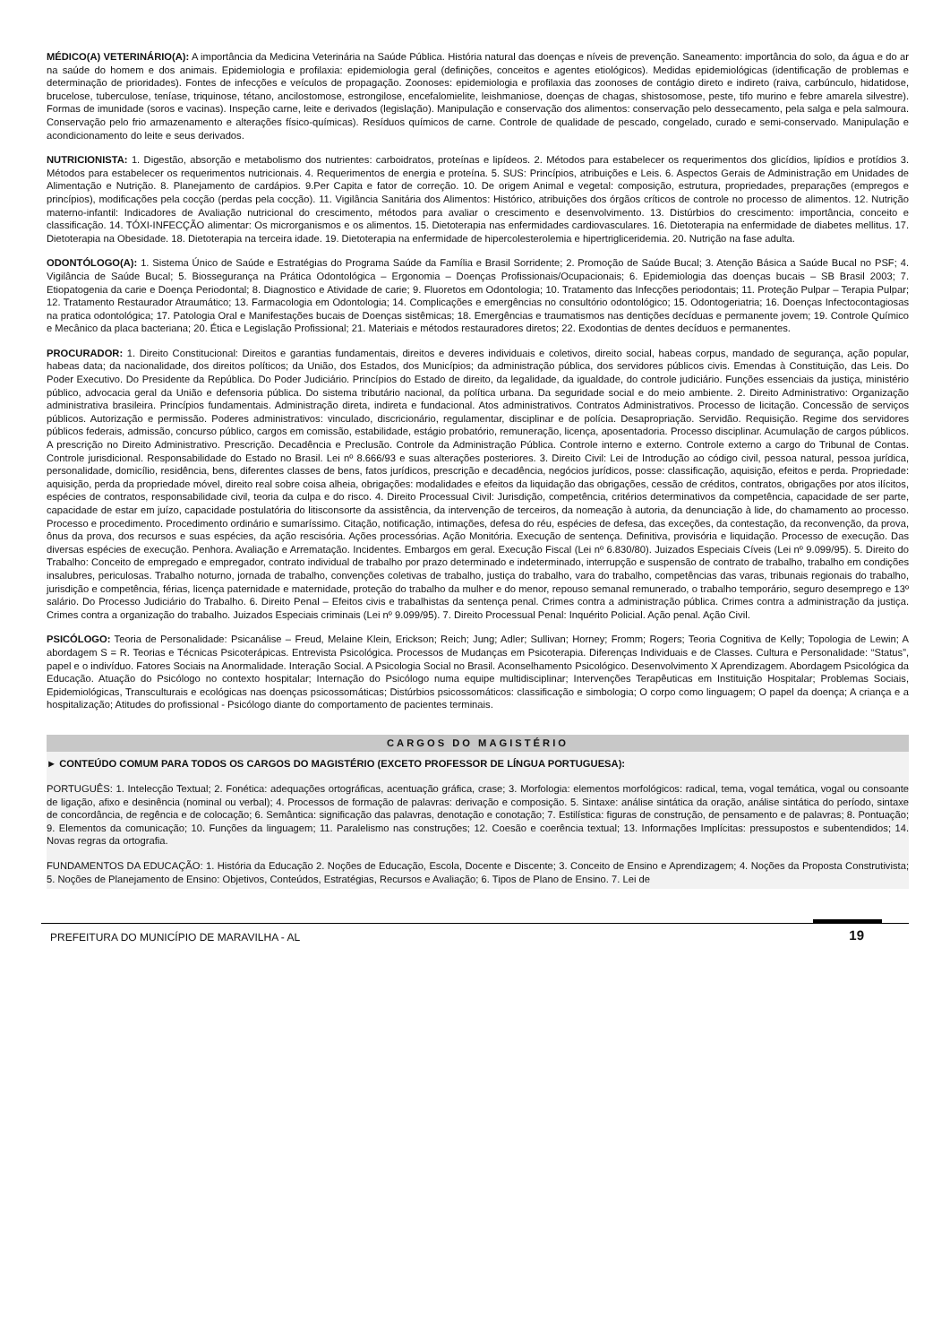MÉDICO(A) VETERINÁRIO(A): A importância da Medicina Veterinária na Saúde Pública. História natural das doenças e níveis de prevenção. Saneamento: importância do solo, da água e do ar na saúde do homem e dos animais. Epidemiologia e profilaxia: epidemiologia geral (definições, conceitos e agentes etiológicos). Medidas epidemiológicas (identificação de problemas e determinação de prioridades). Fontes de infecções e veículos de propagação. Zoonoses: epidemiologia e profilaxia das zoonoses de contágio direto e indireto (raiva, carbúnculo, hidatidose, brucelose, tuberculose, teníase, triquinose, tétano, ancilostomose, estrongilose, encefalomielite, leishmaniose, doenças de chagas, shistosomose, peste, tifo murino e febre amarela silvestre). Formas de imunidade (soros e vacinas). Inspeção carne, leite e derivados (legislação). Manipulação e conservação dos alimentos: conservação pelo dessecamento, pela salga e pela salmoura. Conservação pelo frio armazenamento e alterações físico-químicas). Resíduos químicos de carne. Controle de qualidade de pescado, congelado, curado e semi-conservado. Manipulação e acondicionamento do leite e seus derivados.
NUTRICIONISTA: 1. Digestão, absorção e metabolismo dos nutrientes: carboidratos, proteínas e lipídeos. 2. Métodos para estabelecer os requerimentos dos glicídios, lipídios e protídios 3. Métodos para estabelecer os requerimentos nutricionais. 4. Requerimentos de energia e proteína. 5. SUS: Princípios, atribuições e Leis. 6. Aspectos Gerais de Administração em Unidades de Alimentação e Nutrição. 8. Planejamento de cardápios. 9.Per Capita e fator de correção. 10. De origem Animal e vegetal: composição, estrutura, propriedades, preparações (empregos e princípios), modificações pela cocção (perdas pela cocção). 11. Vigilância Sanitária dos Alimentos: Histórico, atribuições dos órgãos críticos de controle no processo de alimentos. 12. Nutrição materno-infantil: Indicadores de Avaliação nutricional do crescimento, métodos para avaliar o crescimento e desenvolvimento. 13. Distúrbios do crescimento: importância, conceito e classificação. 14. TÓXI-INFECÇÃO alimentar: Os microrganismos e os alimentos. 15. Dietoterapia nas enfermidades cardiovasculares. 16. Dietoterapia na enfermidade de diabetes mellitus. 17. Dietoterapia na Obesidade. 18. Dietoterapia na terceira idade. 19. Dietoterapia na enfermidade de hipercolesterolemia e hipertrigliceridemia. 20. Nutrição na fase adulta.
ODONTÓLOGO(A): 1. Sistema Único de Saúde e Estratégias do Programa Saúde da Família e Brasil Sorridente; 2. Promoção de Saúde Bucal; 3. Atenção Básica a Saúde Bucal no PSF; 4. Vigilância de Saúde Bucal; 5. Biossegurança na Prática Odontológica – Ergonomia – Doenças Profissionais/Ocupacionais; 6. Epidemiologia das doenças bucais – SB Brasil 2003; 7. Etiopatogenia da carie e Doença Periodontal; 8. Diagnostico e Atividade de carie; 9. Fluoretos em Odontologia; 10. Tratamento das Infecções periodontais; 11. Proteção Pulpar – Terapia Pulpar; 12. Tratamento Restaurador Atraumático; 13. Farmacologia em Odontologia; 14. Complicações e emergências no consultório odontológico; 15. Odontogeriatria; 16. Doenças Infectocontagiosas na pratica odontológica; 17. Patologia Oral e Manifestações bucais de Doenças sistêmicas; 18. Emergências e traumatismos nas dentições decíduas e permanente jovem; 19. Controle Químico e Mecânico da placa bacteriana; 20. Ética e Legislação Profissional; 21. Materiais e métodos restauradores diretos; 22. Exodontias de dentes decíduos e permanentes.
PROCURADOR: 1. Direito Constitucional: Direitos e garantias fundamentais, direitos e deveres individuais e coletivos, direito social, habeas corpus, mandado de segurança, ação popular, habeas data; da nacionalidade, dos direitos políticos; da União, dos Estados, dos Municípios; da administração pública, dos servidores públicos civis. Emendas à Constituição, das Leis. Do Poder Executivo. Do Presidente da República. Do Poder Judiciário. Princípios do Estado de direito, da legalidade, da igualdade, do controle judiciário. Funções essenciais da justiça, ministério público, advocacia geral da União e defensoria pública. Do sistema tributário nacional, da política urbana. Da seguridade social e do meio ambiente. 2. Direito Administrativo: Organização administrativa brasileira. Princípios fundamentais. Administração direta, indireta e fundacional. Atos administrativos. Contratos Administrativos. Processo de licitação. Concessão de serviços públicos. Autorização e permissão. Poderes administrativos: vinculado, discricionário, regulamentar, disciplinar e de polícia. Desapropriação. Servidão. Requisição. Regime dos servidores públicos federais, admissão, concurso público, cargos em comissão, estabilidade, estágio probatório, remuneração, licença, aposentadoria. Processo disciplinar. Acumulação de cargos públicos. A prescrição no Direito Administrativo. Prescrição. Decadência e Preclusão. Controle da Administração Pública. Controle interno e externo. Controle externo a cargo do Tribunal de Contas. Controle jurisdicional. Responsabilidade do Estado no Brasil. Lei nº 8.666/93 e suas alterações posteriores. 3. Direito Civil: Lei de Introdução ao código civil, pessoa natural, pessoa jurídica, personalidade, domicílio, residência, bens, diferentes classes de bens, fatos jurídicos, prescrição e decadência, negócios jurídicos, posse: classificação, aquisição, efeitos e perda. Propriedade: aquisição, perda da propriedade móvel, direito real sobre coisa alheia, obrigações: modalidades e efeitos da liquidação das obrigações, cessão de créditos, contratos, obrigações por atos ilícitos, espécies de contratos, responsabilidade civil, teoria da culpa e do risco. 4. Direito Processual Civil: Jurisdição, competência, critérios determinativos da competência, capacidade de ser parte, capacidade de estar em juízo, capacidade postulatória do litisconsorte da assistência, da intervenção de terceiros, da nomeação à autoria, da denunciação à lide, do chamamento ao processo. Processo e procedimento. Procedimento ordinário e sumaríssimo. Citação, notificação, intimações, defesa do réu, espécies de defesa, das exceções, da contestação, da reconvenção, da prova, ônus da prova, dos recursos e suas espécies, da ação rescisória. Ações processórias. Ação Monitória. Execução de sentença. Definitiva, provisória e liquidação. Processo de execução. Das diversas espécies de execução. Penhora. Avaliação e Arrematação. Incidentes. Embargos em geral. Execução Fiscal (Lei nº 6.830/80). Juizados Especiais Cíveis (Lei nº 9.099/95). 5. Direito do Trabalho: Conceito de empregado e empregador, contrato individual de trabalho por prazo determinado e indeterminado, interrupção e suspensão de contrato de trabalho, trabalho em condições insalubres, periculosas. Trabalho noturno, jornada de trabalho, convenções coletivas de trabalho, justiça do trabalho, vara do trabalho, competências das varas, tribunais regionais do trabalho, jurisdição e competência, férias, licença paternidade e maternidade, proteção do trabalho da mulher e do menor, repouso semanal remunerado, o trabalho temporário, seguro desemprego e 13º salário. Do Processo Judiciário do Trabalho. 6. Direito Penal – Efeitos civis e trabalhistas da sentença penal. Crimes contra a administração pública. Crimes contra a administração da justiça. Crimes contra a organização do trabalho. Juizados Especiais criminais (Lei nº 9.099/95). 7. Direito Processual Penal: Inquérito Policial. Ação penal. Ação Civil.
PSICÓLOGO: Teoria de Personalidade: Psicanálise – Freud, Melaine Klein, Erickson; Reich; Jung; Adler; Sullivan; Horney; Fromm; Rogers; Teoria Cognitiva de Kelly; Topologia de Lewin; A abordagem S = R. Teorias e Técnicas Psicoterápicas. Entrevista Psicológica. Processos de Mudanças em Psicoterapia. Diferenças Individuais e de Classes. Cultura e Personalidade: “Status”, papel e o indivíduo. Fatores Sociais na Anormalidade. Interação Social. A Psicologia Social no Brasil. Aconselhamento Psicológico. Desenvolvimento X Aprendizagem. Abordagem Psicológica da Educação. Atuação do Psicólogo no contexto hospitalar; Internação do Psicólogo numa equipe multidisciplinar; Intervenções Terapêuticas em Instituição Hospitalar; Problemas Sociais, Epidemiológicas, Transculturais e ecológicas nas doenças psicossomáticas; Distúrbios psicossomáticos: classificação e simbologia; O corpo como linguagem; O papel da doença; A criança e a hospitalização; Atitudes do profissional - Psicólogo diante do comportamento de pacientes terminais.
CARGOS DO MAGISTÉRIO
► CONTEÚDO COMUM PARA TODOS OS CARGOS DO MAGISTÉRIO (EXCETO PROFESSOR DE LÍNGUA PORTUGUESA):
PORTUGUÊS: 1. Intelecção Textual; 2. Fonética: adequações ortográficas, acentuação gráfica, crase; 3. Morfologia: elementos morfológicos: radical, tema, vogal temática, vogal ou consoante de ligação, afixo e desinência (nominal ou verbal); 4. Processos de formação de palavras: derivação e composição. 5. Sintaxe: análise sintática da oração, análise sintática do período, sintaxe de concordância, de regência e de colocação; 6. Semântica: significação das palavras, denotação e conotação; 7. Estilística: figuras de construção, de pensamento e de palavras; 8. Pontuação; 9. Elementos da comunicação; 10. Funções da linguagem; 11. Paralelismo nas construções; 12. Coesão e coerência textual; 13. Informações Implícitas: pressupostos e subentendidos; 14. Novas regras da ortografia.
FUNDAMENTOS DA EDUCAÇÃO: 1. História da Educação 2. Noções de Educação, Escola, Docente e Discente; 3. Conceito de Ensino e Aprendizagem; 4. Noções da Proposta Construtivista; 5. Noções de Planejamento de Ensino: Objetivos, Conteúdos, Estratégias, Recursos e Avaliação; 6. Tipos de Plano de Ensino. 7. Lei de
PREFEITURA DO MUNICÍPIO DE MARAVILHA - AL 19